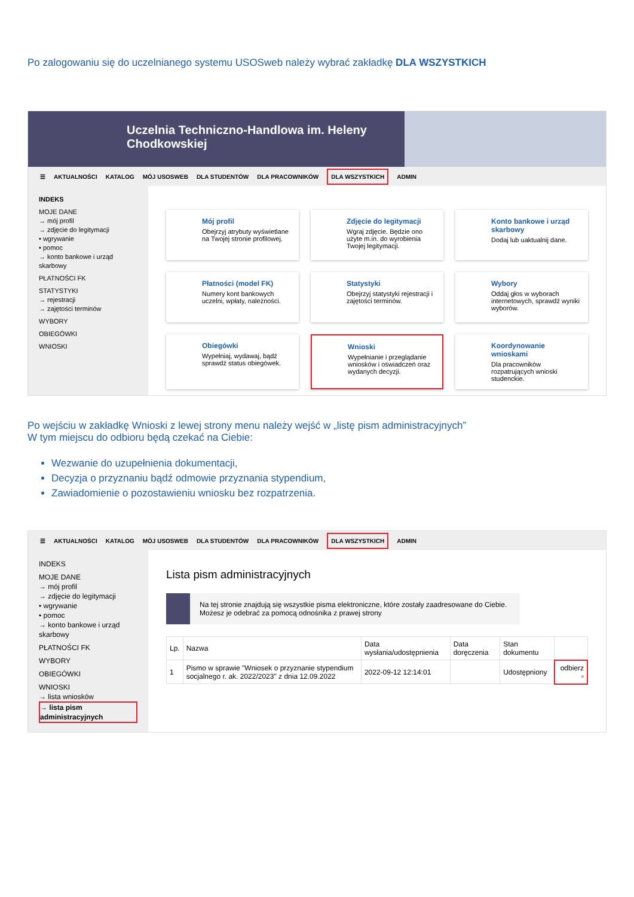Po zalogowaniu się do uczelnianego systemu USOSweb należy wybrać zakładkę DLA WSZYSTKICH
Uczelnia Techniczno-Handlowa im. Heleny Chodkowskiej
☰ AKTUALNOŚCI KATALOG MÓJ USOSWEB DLA STUDENTÓW DLA PRACOWNIKÓW DLA WSZYSTKICH ADMIN
INDEKS
MOJE DANE
→ mój profil
→ zdjęcie do legitymacji
• wgrywanie
• pomoc
→ konto bankowe i urząd skarbowy
PŁATNOŚCI FK
STATYSTYKI
→ rejestracji
→ zajętości terminów
WYBORY
OBIEGÓWKI
WNIOSKI
Mój profil
Obejrzyj atrybuty wyświetlane na Twojej stronie profilowej.
Zdjęcie do legitymacji
Wgraj zdjęcie. Będzie ono użyte m.in. do wyrobienia Twojej legitymacji.
Konto bankowe i urząd skarbowy
Dodaj lub uaktualnij dane.
Płatności (model FK)
Numery kont bankowych uczelni, wpłaty, należności.
Statystyki
Obejrzyj statystyki rejestracji i zajętości terminów.
Wybory
Oddaj głos w wyborach internetowych, sprawdź wyniki wyborów.
Obiegówki
Wypełniaj, wydawaj, bądź sprawdź status obiegówek.
Wnioski
Wypełnianie i przeglądanie wniosków i oświadczeń oraz wydanych decyzji.
Koordynowanie wnioskami
Dla pracowników rozpatrujących wnioski studenckie.
Po wejściu w zakładkę Wnioski z lewej strony menu należy wejść w „listę pism administracyjnych”
W tym miejscu do odbioru będą czekać na Ciebie:
Wezwanie do uzupełnienia dokumentacji,
Decyzja o przyznaniu bądź odmowie przyznania stypendium,
Zawiadomienie o pozostawieniu wniosku bez rozpatrzenia.
☰ AKTUALNOŚCI KATALOG MÓJ USOSWEB DLA STUDENTÓW DLA PRACOWNIKÓW DLA WSZYSTKICH ADMIN
INDEKS
MOJE DANE
→ mój profil
→ zdjęcie do legitymacji
• wgrywanie
• pomoc
→ konto bankowe i urząd skarbowy
PŁATNOŚCI FK
WYBORY
OBIEGÓWKI
WNIOSKI
→ lista wniosków
→ lista pism administracyjnych
Lista pism administracyjnych
Na tej stronie znajdują się wszystkie pisma elektroniczne, które zostały zaadresowane do Ciebie.
Możesz je odebrać za pomocą odnośnika z prawej strony
| Lp. | Nazwa | Data wysłania/udostępnienia | Data doręczenia | Stan dokumentu | |
| --- | --- | --- | --- | --- | --- |
| 1 | Pismo w sprawie "Wniosek o przyznanie stypendium socjalnego r. ak. 2022/2023" z dnia 12.09.2022 | 2022-09-12 12:14:01 | | Udostępniony | odbierz ▫ |